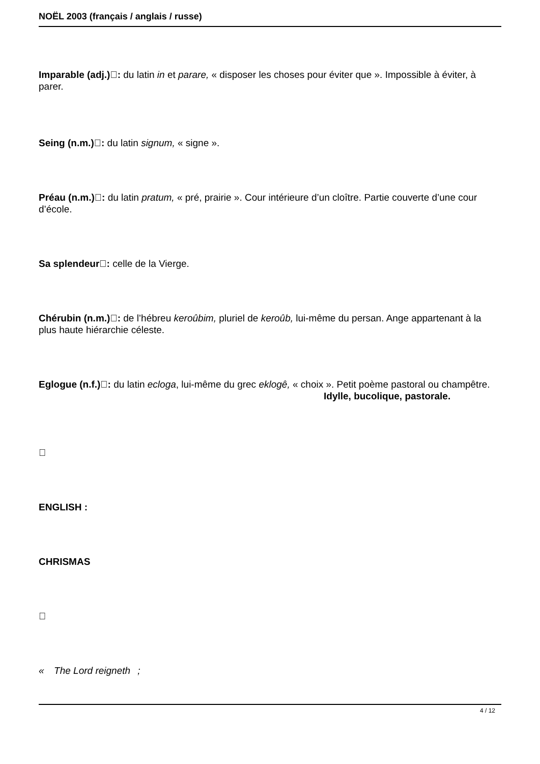NOËL 2003 (français / anglais / russe)
Imparable (adj.): du latin in et parare, « disposer les choses pour éviter que ». Impossible à éviter, à parer.
Seing (n.m.): du latin signum, « signe ».
Préau (n.m.): du latin pratum, « pré, prairie ». Cour intérieure d’un cloître. Partie couverte d’une cour d’école.
Sa splendeur: celle de la Vierge.
Chérubin (n.m.): de l’hébreu keroûbim, pluriel de keroûb, lui-même du persan. Ange appartenant à la plus haute hiérarchie céleste.
Eglogue (n.f.): du latin ecloga, lui-même du grec eklogê, « choix ». Petit poème pastoral ou champêtre. Idylle, bucolique, pastorale.

ENGLISH :
CHRISMAS

« The Lord reigneth;
4 / 12